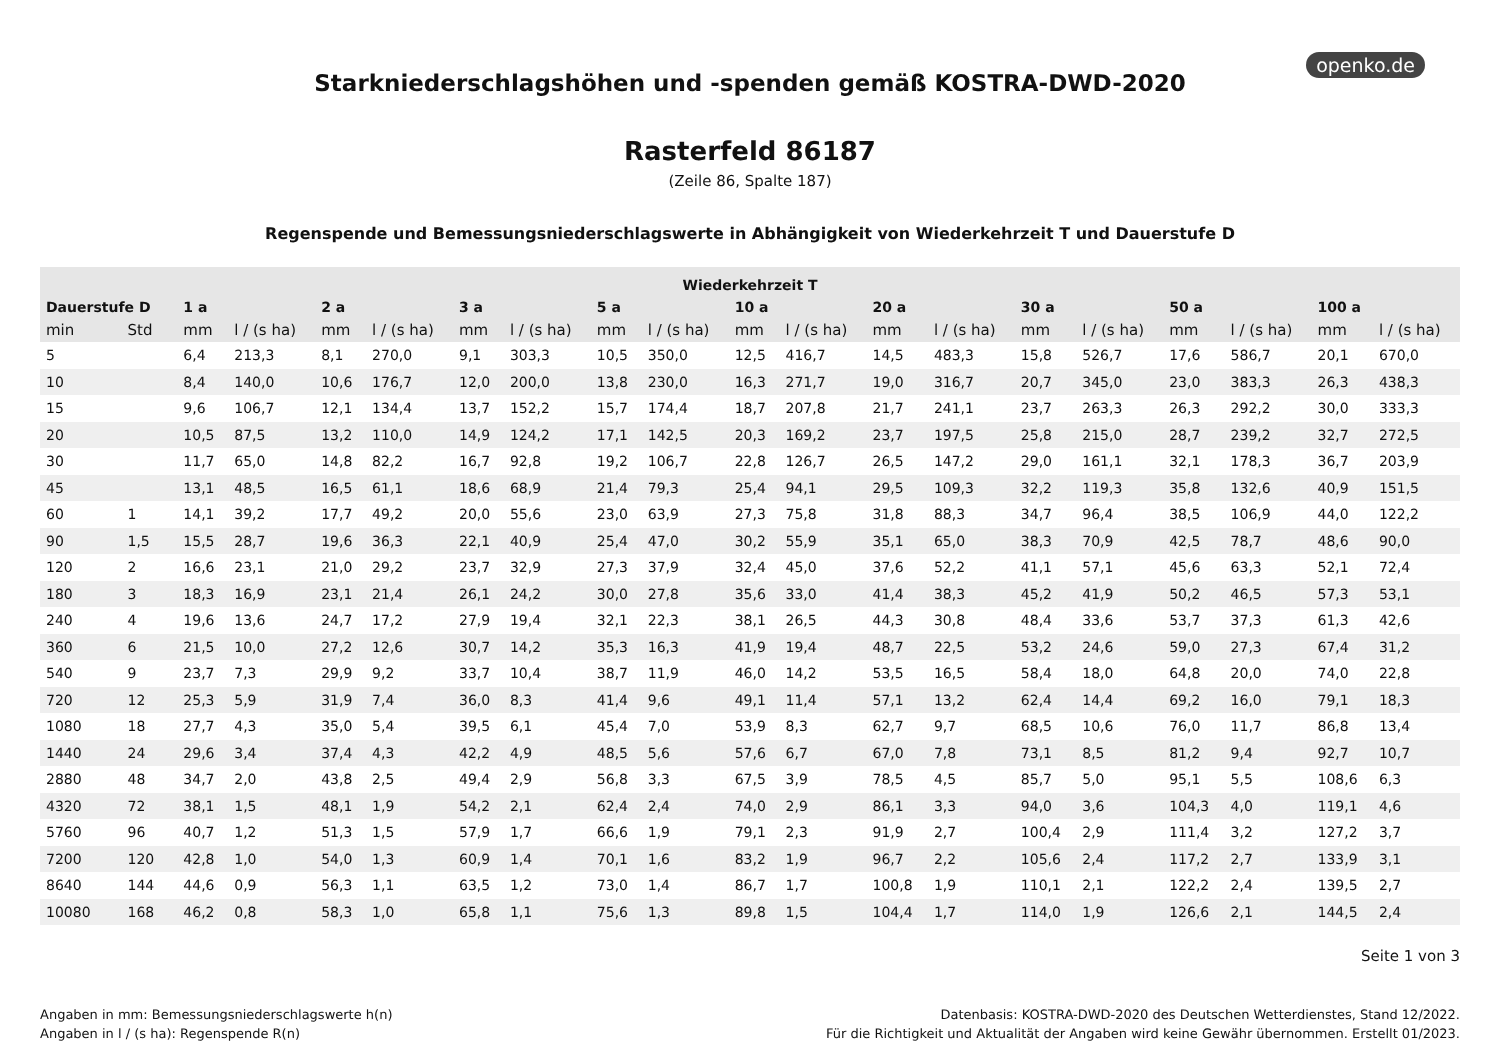openko.de
Starkniederschlagshöhen und -spenden gemäß KOSTRA-DWD-2020
Rasterfeld 86187
(Zeile 86, Spalte 187)
Regenspende und Bemessungsniederschlagswerte in Abhängigkeit von Wiederkehrzeit T und Dauerstufe D
| Wiederkehrzeit T | | | | | | | | | | | | | | | | | | | |
| --- | --- | --- | --- | --- | --- | --- | --- | --- | --- | --- | --- | --- | --- | --- | --- | --- | --- | --- | --- |
| Dauerstufe D | | 1 a | | 2 a | | 3 a | | 5 a | | 10 a | | 20 a | | 30 a | | 50 a | | 100 a | |
| min | Std | mm | l / (s ha) | mm | l / (s ha) | mm | l / (s ha) | mm | l / (s ha) | mm | l / (s ha) | mm | l / (s ha) | mm | l / (s ha) | mm | l / (s ha) | mm | l / (s ha) |
| 5 | | 6,4 | 213,3 | 8,1 | 270,0 | 9,1 | 303,3 | 10,5 | 350,0 | 12,5 | 416,7 | 14,5 | 483,3 | 15,8 | 526,7 | 17,6 | 586,7 | 20,1 | 670,0 |
| 10 | | 8,4 | 140,0 | 10,6 | 176,7 | 12,0 | 200,0 | 13,8 | 230,0 | 16,3 | 271,7 | 19,0 | 316,7 | 20,7 | 345,0 | 23,0 | 383,3 | 26,3 | 438,3 |
| 15 | | 9,6 | 106,7 | 12,1 | 134,4 | 13,7 | 152,2 | 15,7 | 174,4 | 18,7 | 207,8 | 21,7 | 241,1 | 23,7 | 263,3 | 26,3 | 292,2 | 30,0 | 333,3 |
| 20 | | 10,5 | 87,5 | 13,2 | 110,0 | 14,9 | 124,2 | 17,1 | 142,5 | 20,3 | 169,2 | 23,7 | 197,5 | 25,8 | 215,0 | 28,7 | 239,2 | 32,7 | 272,5 |
| 30 | | 11,7 | 65,0 | 14,8 | 82,2 | 16,7 | 92,8 | 19,2 | 106,7 | 22,8 | 126,7 | 26,5 | 147,2 | 29,0 | 161,1 | 32,1 | 178,3 | 36,7 | 203,9 |
| 45 | | 13,1 | 48,5 | 16,5 | 61,1 | 18,6 | 68,9 | 21,4 | 79,3 | 25,4 | 94,1 | 29,5 | 109,3 | 32,2 | 119,3 | 35,8 | 132,6 | 40,9 | 151,5 |
| 60 | 1 | 14,1 | 39,2 | 17,7 | 49,2 | 20,0 | 55,6 | 23,0 | 63,9 | 27,3 | 75,8 | 31,8 | 88,3 | 34,7 | 96,4 | 38,5 | 106,9 | 44,0 | 122,2 |
| 90 | 1,5 | 15,5 | 28,7 | 19,6 | 36,3 | 22,1 | 40,9 | 25,4 | 47,0 | 30,2 | 55,9 | 35,1 | 65,0 | 38,3 | 70,9 | 42,5 | 78,7 | 48,6 | 90,0 |
| 120 | 2 | 16,6 | 23,1 | 21,0 | 29,2 | 23,7 | 32,9 | 27,3 | 37,9 | 32,4 | 45,0 | 37,6 | 52,2 | 41,1 | 57,1 | 45,6 | 63,3 | 52,1 | 72,4 |
| 180 | 3 | 18,3 | 16,9 | 23,1 | 21,4 | 26,1 | 24,2 | 30,0 | 27,8 | 35,6 | 33,0 | 41,4 | 38,3 | 45,2 | 41,9 | 50,2 | 46,5 | 57,3 | 53,1 |
| 240 | 4 | 19,6 | 13,6 | 24,7 | 17,2 | 27,9 | 19,4 | 32,1 | 22,3 | 38,1 | 26,5 | 44,3 | 30,8 | 48,4 | 33,6 | 53,7 | 37,3 | 61,3 | 42,6 |
| 360 | 6 | 21,5 | 10,0 | 27,2 | 12,6 | 30,7 | 14,2 | 35,3 | 16,3 | 41,9 | 19,4 | 48,7 | 22,5 | 53,2 | 24,6 | 59,0 | 27,3 | 67,4 | 31,2 |
| 540 | 9 | 23,7 | 7,3 | 29,9 | 9,2 | 33,7 | 10,4 | 38,7 | 11,9 | 46,0 | 14,2 | 53,5 | 16,5 | 58,4 | 18,0 | 64,8 | 20,0 | 74,0 | 22,8 |
| 720 | 12 | 25,3 | 5,9 | 31,9 | 7,4 | 36,0 | 8,3 | 41,4 | 9,6 | 49,1 | 11,4 | 57,1 | 13,2 | 62,4 | 14,4 | 69,2 | 16,0 | 79,1 | 18,3 |
| 1080 | 18 | 27,7 | 4,3 | 35,0 | 5,4 | 39,5 | 6,1 | 45,4 | 7,0 | 53,9 | 8,3 | 62,7 | 9,7 | 68,5 | 10,6 | 76,0 | 11,7 | 86,8 | 13,4 |
| 1440 | 24 | 29,6 | 3,4 | 37,4 | 4,3 | 42,2 | 4,9 | 48,5 | 5,6 | 57,6 | 6,7 | 67,0 | 7,8 | 73,1 | 8,5 | 81,2 | 9,4 | 92,7 | 10,7 |
| 2880 | 48 | 34,7 | 2,0 | 43,8 | 2,5 | 49,4 | 2,9 | 56,8 | 3,3 | 67,5 | 3,9 | 78,5 | 4,5 | 85,7 | 5,0 | 95,1 | 5,5 | 108,6 | 6,3 |
| 4320 | 72 | 38,1 | 1,5 | 48,1 | 1,9 | 54,2 | 2,1 | 62,4 | 2,4 | 74,0 | 2,9 | 86,1 | 3,3 | 94,0 | 3,6 | 104,3 | 4,0 | 119,1 | 4,6 |
| 5760 | 96 | 40,7 | 1,2 | 51,3 | 1,5 | 57,9 | 1,7 | 66,6 | 1,9 | 79,1 | 2,3 | 91,9 | 2,7 | 100,4 | 2,9 | 111,4 | 3,2 | 127,2 | 3,7 |
| 7200 | 120 | 42,8 | 1,0 | 54,0 | 1,3 | 60,9 | 1,4 | 70,1 | 1,6 | 83,2 | 1,9 | 96,7 | 2,2 | 105,6 | 2,4 | 117,2 | 2,7 | 133,9 | 3,1 |
| 8640 | 144 | 44,6 | 0,9 | 56,3 | 1,1 | 63,5 | 1,2 | 73,0 | 1,4 | 86,7 | 1,7 | 100,8 | 1,9 | 110,1 | 2,1 | 122,2 | 2,4 | 139,5 | 2,7 |
| 10080 | 168 | 46,2 | 0,8 | 58,3 | 1,0 | 65,8 | 1,1 | 75,6 | 1,3 | 89,8 | 1,5 | 104,4 | 1,7 | 114,0 | 1,9 | 126,6 | 2,1 | 144,5 | 2,4 |
Seite 1 von 3
Angaben in mm: Bemessungsniederschlagswerte h(n)
Angaben in l / (s ha): Regenspende R(n)
Datenbasis: KOSTRA-DWD-2020 des Deutschen Wetterdienstes, Stand 12/2022.
Für die Richtigkeit und Aktualität der Angaben wird keine Gewähr übernommen. Erstellt 01/2023.